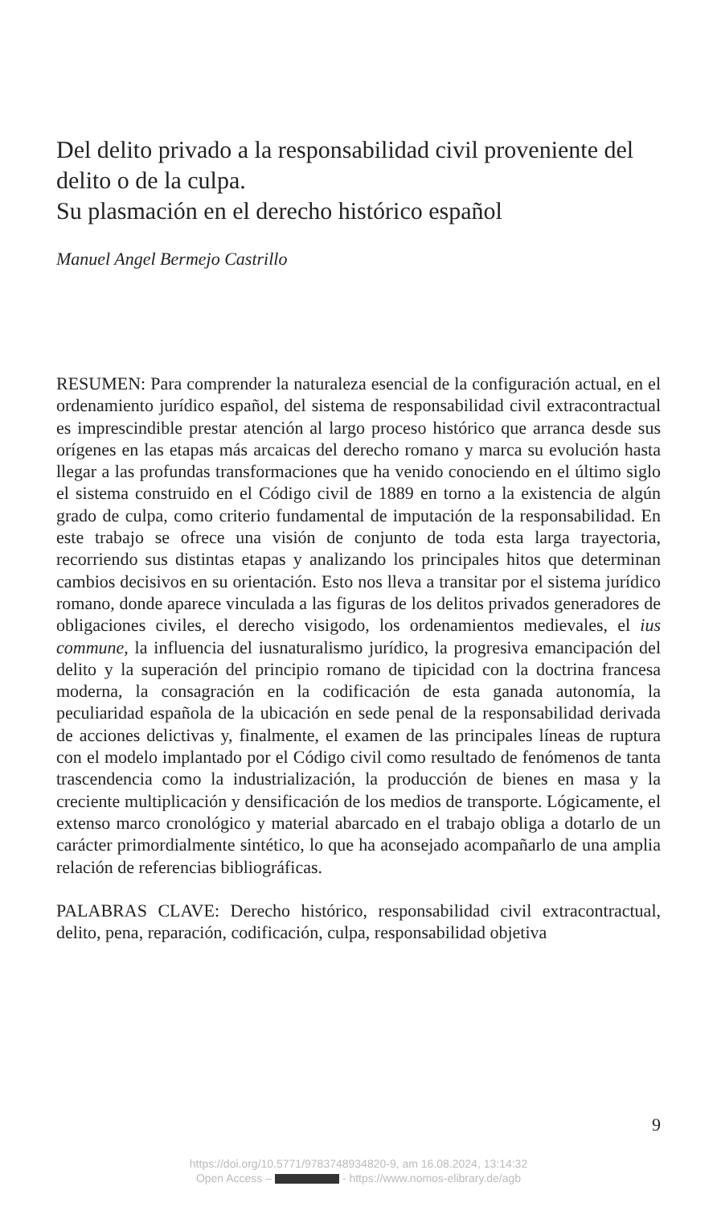Del delito privado a la responsabilidad civil proveniente del delito o de la culpa.
Su plasmación en el derecho histórico español
Manuel Angel Bermejo Castrillo
RESUMEN: Para comprender la naturaleza esencial de la configuración actual, en el ordenamiento jurídico español, del sistema de responsabilidad civil extracontractual es imprescindible prestar atención al largo proceso histórico que arranca desde sus orígenes en las etapas más arcaicas del derecho romano y marca su evolución hasta llegar a las profundas transformaciones que ha venido conociendo en el último siglo el sistema construido en el Código civil de 1889 en torno a la existencia de algún grado de culpa, como criterio fundamental de imputación de la responsabilidad. En este trabajo se ofrece una visión de conjunto de toda esta larga trayectoria, recorriendo sus distintas etapas y analizando los principales hitos que determinan cambios decisivos en su orientación. Esto nos lleva a transitar por el sistema jurídico romano, donde aparece vinculada a las figuras de los delitos privados generadores de obligaciones civiles, el derecho visigodo, los ordenamientos medievales, el ius commune, la influencia del iusnaturalismo jurídico, la progresiva emancipación del delito y la superación del principio romano de tipicidad con la doctrina francesa moderna, la consagración en la codificación de esta ganada autonomía, la peculiaridad española de la ubicación en sede penal de la responsabilidad derivada de acciones delictivas y, finalmente, el examen de las principales líneas de ruptura con el modelo implantado por el Código civil como resultado de fenómenos de tanta trascendencia como la industrialización, la producción de bienes en masa y la creciente multiplicación y densificación de los medios de transporte. Lógicamente, el extenso marco cronológico y material abarcado en el trabajo obliga a dotarlo de un carácter primordialmente sintético, lo que ha aconsejado acompañarlo de una amplia relación de referencias bibliográficas.
PALABRAS CLAVE: Derecho histórico, responsabilidad civil extracontractual, delito, pena, reparación, codificación, culpa, responsabilidad objetiva
9
https://doi.org/10.5771/9783748934820-9, am 16.08.2024, 13:14:32
Open Access – - https://www.nomos-elibrary.de/agb